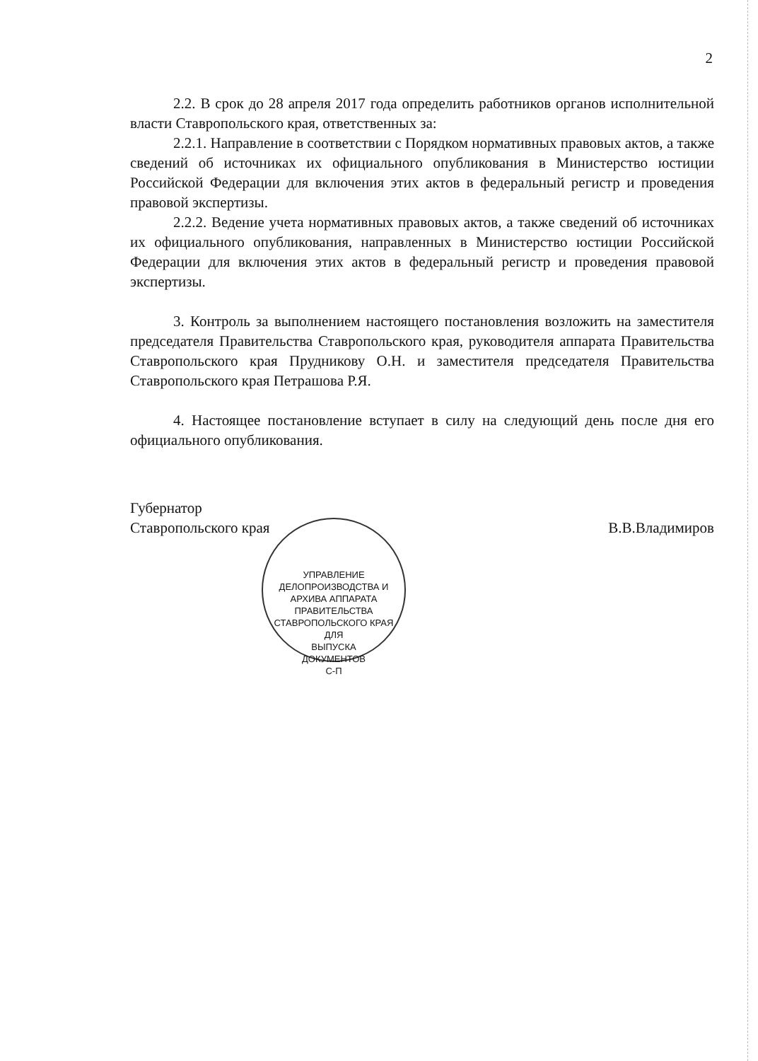2
2.2. В срок до 28 апреля 2017 года определить работников органов исполнительной власти Ставропольского края, ответственных за:
2.2.1. Направление в соответствии с Порядком нормативных правовых актов, а также сведений об источниках их официального опубликования в Министерство юстиции Российской Федерации для включения этих актов в федеральный регистр и проведения правовой экспертизы.
2.2.2. Ведение учета нормативных правовых актов, а также сведений об источниках их официального опубликования, направленных в Министерство юстиции Российской Федерации для включения этих актов в федеральный регистр и проведения правовой экспертизы.
3. Контроль за выполнением настоящего постановления возложить на заместителя председателя Правительства Ставропольского края, руководителя аппарата Правительства Ставропольского края Прудникову О.Н. и заместителя председателя Правительства Ставропольского края Петрашова Р.Я.
4. Настоящее постановление вступает в силу на следующий день после дня его официального опубликования.
Губернатор
Ставропольского края
В.В.Владимиров
УПРАВЛЕНИЕ ДЕЛОПРОИЗВОДСТВА И АРХИВА АППАРАТА ПРАВИТЕЛЬСТВА СТАВРОПОЛЬСКОГО КРАЯ
ДЛЯ
ВЫПУСКА
ДОКУМЕНТОВ
С-П